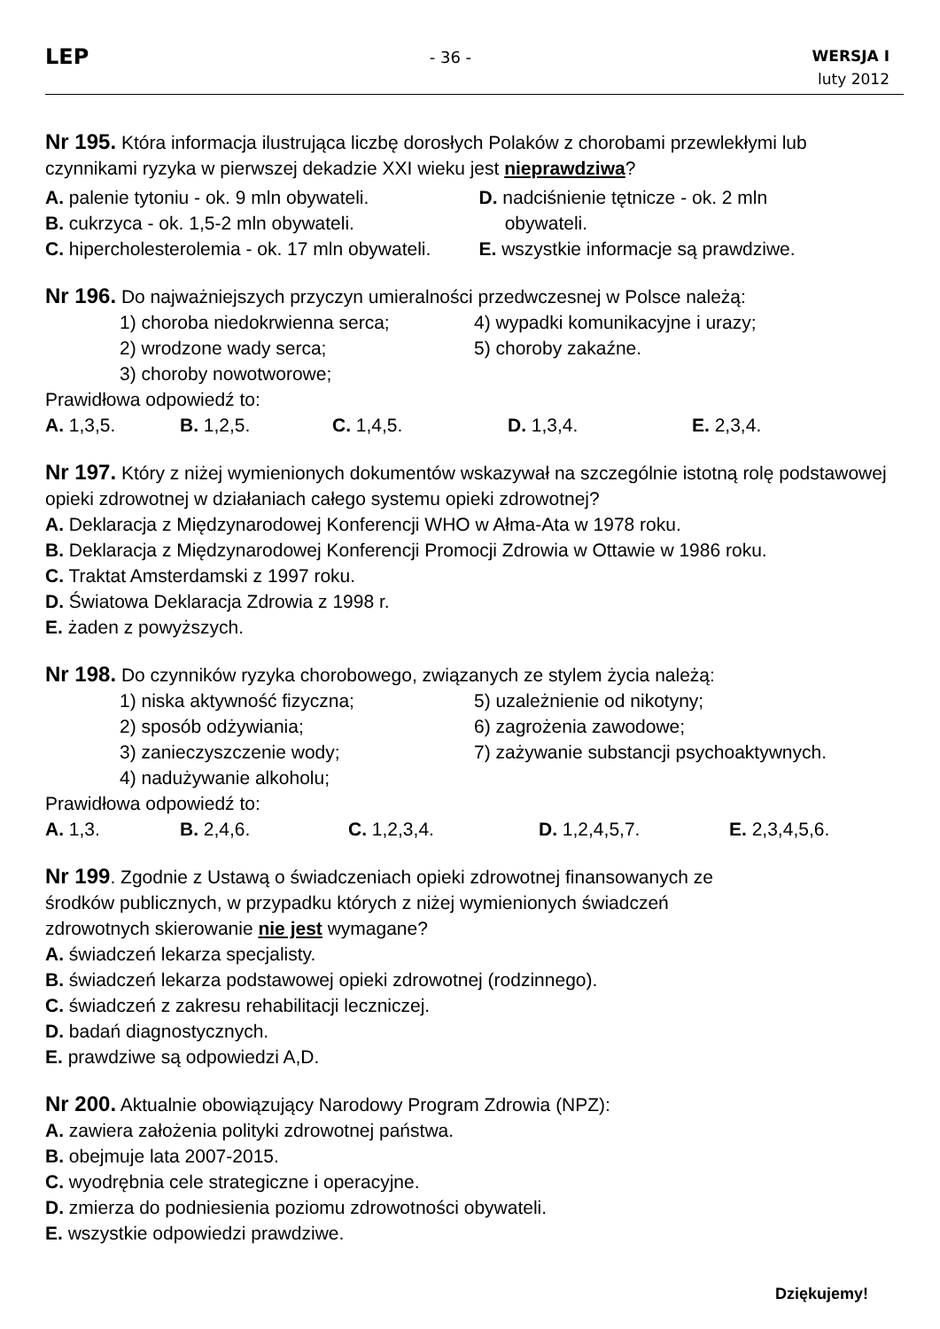LEP
- 36 -
WERSJA I
luty 2012
Nr 195. Która informacja ilustrująca liczbę dorosłych Polaków z chorobami przewlekłymi lub czynnikami ryzyka w pierwszej dekadzie XXI wieku jest nieprawdziwa?
A. palenie tytoniu - ok. 9 mln obywateli.
B. cukrzyca - ok. 1,5-2 mln obywateli.
C. hipercholesterolemia - ok. 17 mln obywateli.
D. nadciśnienie tętnicze - ok. 2 mln
obywateli.
E. wszystkie informacje są prawdziwe.
Nr 196. Do najważniejszych przyczyn umieralności przedwczesnej w Polsce należą:
1) choroba niedokrwienna serca;
4) wypadki komunikacyjne i urazy;
2) wrodzone wady serca;
5) choroby zakaźne.
3) choroby nowotworowe;
Prawidłowa odpowiedź to:
A. 1,3,5. B. 1,2,5. C. 1,4,5. D. 1,3,4. E. 2,3,4.
Nr 197. Który z niżej wymienionych dokumentów wskazywał na szczególnie istotną rolę podstawowej opieki zdrowotnej w działaniach całego systemu opieki zdrowotnej?
A. Deklaracja z Międzynarodowej Konferencji WHO w Ałma-Ata w 1978 roku.
B. Deklaracja z Międzynarodowej Konferencji Promocji Zdrowia w Ottawie w 1986 roku.
C. Traktat Amsterdamski z 1997 roku.
D. Światowa Deklaracja Zdrowia z 1998 r.
E. żaden z powyższych.
Nr 198. Do czynników ryzyka chorobowego, związanych ze stylem życia należą:
1) niska aktywność fizyczna;
5) uzależnienie od nikotyny;
2) sposób odżywiania;
6) zagrożenia zawodowe;
3) zanieczyszczenie wody;
7) zażywanie substancji psychoaktywnych.
4) nadużywanie alkoholu;
Prawidłowa odpowiedź to:
A. 1,3. B. 2,4,6. C. 1,2,3,4. D. 1,2,4,5,7. E. 2,3,4,5,6.
Nr 199. Zgodnie z Ustawą o świadczeniach opieki zdrowotnej finansowanych ze
środków publicznych, w przypadku których z niżej wymienionych świadczeń
zdrowotnych skierowanie nie jest wymagane?
A. świadczeń lekarza specjalisty.
B. świadczeń lekarza podstawowej opieki zdrowotnej (rodzinnego).
C. świadczeń z zakresu rehabilitacji leczniczej.
D. badań diagnostycznych.
E. prawdziwe są odpowiedzi A,D.
Nr 200. Aktualnie obowiązujący Narodowy Program Zdrowia (NPZ):
A. zawiera założenia polityki zdrowotnej państwa.
B. obejmuje lata 2007-2015.
C. wyodrębnia cele strategiczne i operacyjne.
D. zmierza do podniesienia poziomu zdrowotności obywateli.
E. wszystkie odpowiedzi prawdziwe.
Dziękujemy!